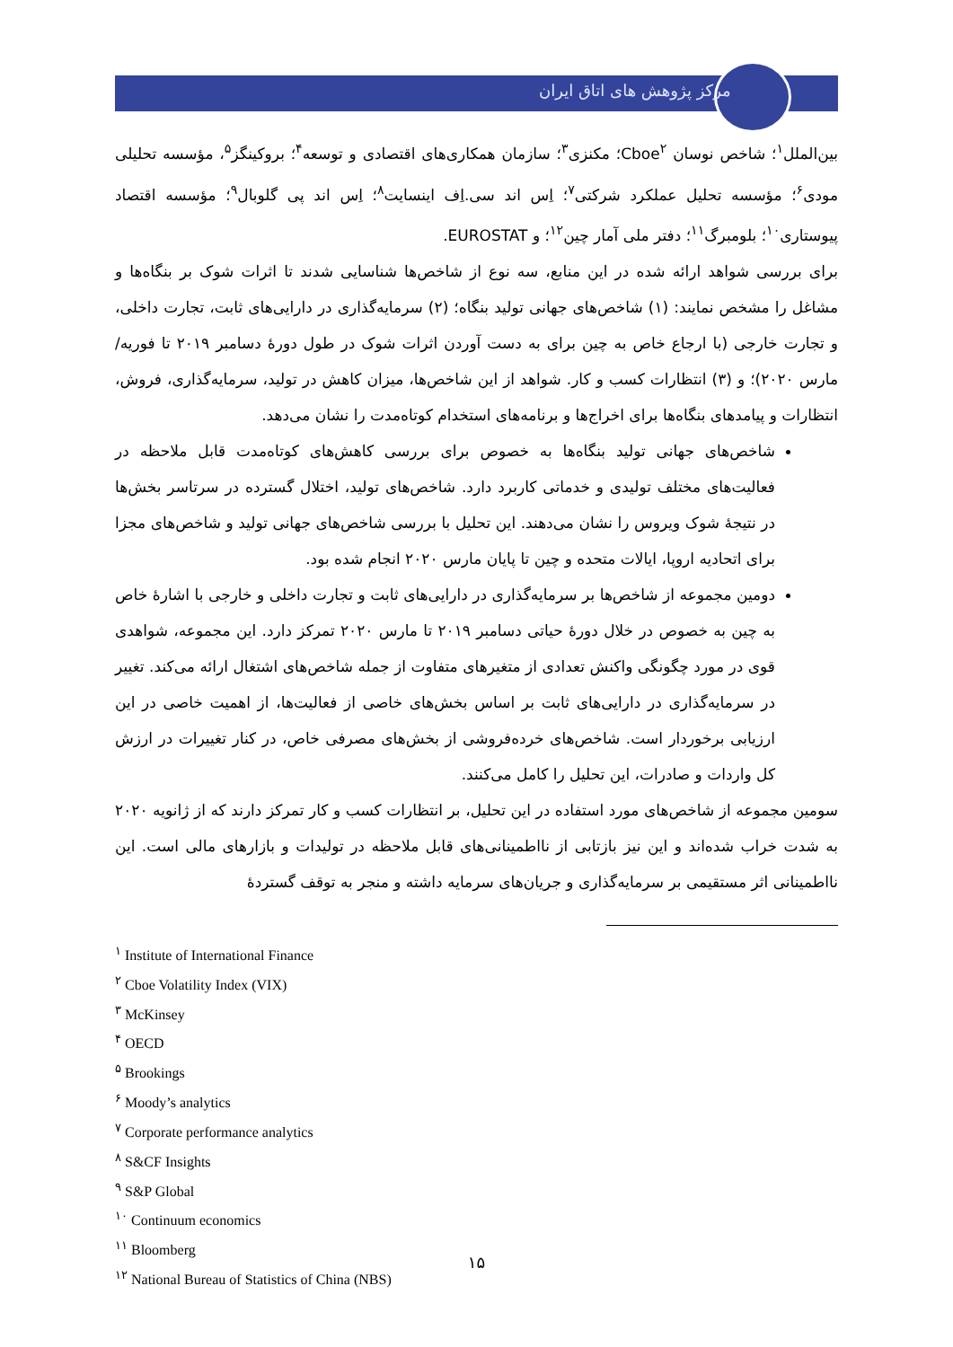مرکز پژوهش های اتاق ایران
بین‌الملل<sup>۱</sup>؛ شاخص نوسان Cboe<sup>۲</sup>؛ مکنزی<sup>۳</sup>؛ سازمان همکاری‌های اقتصادی و توسعه<sup>۴</sup>؛ بروکینگز<sup>۵</sup>، مؤسسه تحلیلی مودی<sup>۶</sup>؛ مؤسسه تحلیل عملکرد شرکتی<sup>۷</sup>؛ اِس اند سی.اِف اینسایت<sup>۸</sup>؛ اِس اند پی گلوبال<sup>۹</sup>؛ مؤسسه اقتصاد پیوستاری<sup>۱۰</sup>؛ بلومبرگ<sup>۱۱</sup>؛ دفتر ملی آمار چین<sup>۱۲</sup>؛ و EUROSTAT.
برای بررسی شواهد ارائه شده در این منابع، سه نوع از شاخص‌ها شناسایی شدند تا اثرات شوک بر بنگاه‌ها و مشاغل را مشخص نمایند: (۱) شاخص‌های جهانی تولید بنگاه؛ (۲) سرمایه‌گذاری در دارایی‌های ثابت، تجارت داخلی، و تجارت خارجی (با ارجاع خاص به چین برای به دست آوردن اثرات شوک در طول دورهٔ دسامبر ۲۰۱۹ تا فوریه/مارس ۲۰۲۰)؛ و (۳) انتظارات کسب و کار. شواهد از این شاخص‌ها، میزان کاهش در تولید، سرمایه‌گذاری، فروش، انتظارات و پیامدهای بنگاه‌ها برای اخراج‌ها و برنامه‌های استخدام کوتاه‌مدت را نشان می‌دهد.
شاخص‌های جهانی تولید بنگاه‌ها به خصوص برای بررسی کاهش‌های کوتاه‌مدت قابل ملاحظه در فعالیت‌های مختلف تولیدی و خدماتی کاربرد دارد. شاخص‌های تولید، اختلال گسترده در سرتاسر بخش‌ها در نتیجهٔ شوک ویروس را نشان می‌دهند. این تحلیل با بررسی شاخص‌های جهانی تولید و شاخص‌های مجزا برای اتحادیه اروپا، ایالات متحده و چین تا پایان مارس ۲۰۲۰ انجام شده بود.
دومین مجموعه از شاخص‌ها بر سرمایه‌گذاری در دارایی‌های ثابت و تجارت داخلی و خارجی با اشارهٔ خاص به چین به خصوص در خلال دورهٔ حیاتی دسامبر ۲۰۱۹ تا مارس ۲۰۲۰ تمرکز دارد. این مجموعه، شواهدی قوی در مورد چگونگی واکنش تعدادی از متغیرهای متفاوت از جمله شاخص‌های اشتغال ارائه می‌کند. تغییر در سرمایه‌گذاری در دارایی‌های ثابت بر اساس بخش‌های خاصی از فعالیت‌ها، از اهمیت خاصی در این ارزیابی برخوردار است. شاخص‌های خرده‌فروشی از بخش‌های مصرفی خاص، در کنار تغییرات در ارزش کل واردات و صادرات، این تحلیل را کامل می‌کنند.
سومین مجموعه از شاخص‌های مورد استفاده در این تحلیل، بر انتظارات کسب و کار تمرکز دارند که از ژانویه ۲۰۲۰ به شدت خراب شده‌اند و این نیز بازتابی از نااطمینانی‌های قابل ملاحظه در تولیدات و بازارهای مالی است. این نااطمینانی اثر مستقیمی بر سرمایه‌گذاری و جریان‌های سرمایه داشته و منجر به توقف گستردهٔ
<sup>۱</sup> Institute of International Finance
<sup>۲</sup> Cboe Volatility Index (VIX)
<sup>۳</sup> McKinsey
<sup>۴</sup> OECD
<sup>۵</sup> Brookings
<sup>۶</sup> Moody’s analytics
<sup>۷</sup> Corporate performance analytics
<sup>۸</sup> S&CF Insights
<sup>۹</sup> S&P Global
<sup>۱۰</sup> Continuum economics
<sup>۱۱</sup> Bloomberg
<sup>۱۲</sup> National Bureau of Statistics of China (NBS)
۱۵